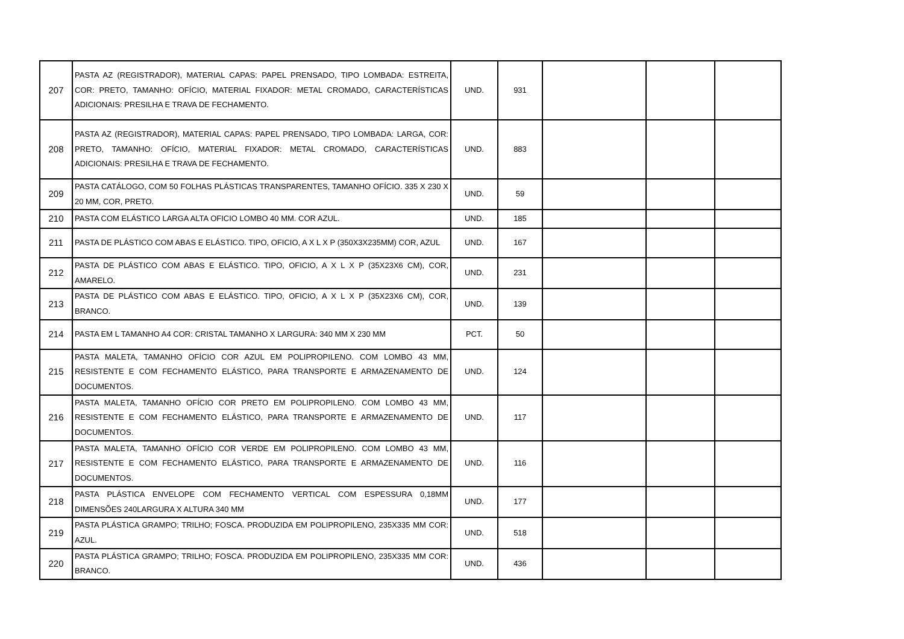| 207 | PASTA AZ (REGISTRADOR), MATERIAL CAPAS: PAPEL PRENSADO, TIPO LOMBADA: ESTREITA, COR: PRETO, TAMANHO: OFÍCIO, MATERIAL FIXADOR: METAL CROMADO, CARACTERÍSTICAS ADICIONAIS: PRESILHA E TRAVA DE FECHAMENTO. | UND. | 931 | | | |
| 208 | PASTA AZ (REGISTRADOR), MATERIAL CAPAS: PAPEL PRENSADO, TIPO LOMBADA: LARGA, COR: PRETO, TAMANHO: OFÍCIO, MATERIAL FIXADOR: METAL CROMADO, CARACTERÍSTICAS ADICIONAIS: PRESILHA E TRAVA DE FECHAMENTO. | UND. | 883 | | | |
| 209 | PASTA CATÁLOGO, COM 50 FOLHAS PLÁSTICAS TRANSPARENTES, TAMANHO OFÍCIO. 335 X 230 X 20 MM, COR, PRETO. | UND. | 59 | | | |
| 210 | PASTA COM ELÁSTICO LARGA ALTA OFICIO LOMBO 40 MM. COR AZUL. | UND. | 185 | | | |
| 211 | PASTA DE PLÁSTICO COM ABAS E ELÁSTICO. TIPO, OFICIO, A X L X P (350X3X235MM) COR, AZUL | UND. | 167 | | | |
| 212 | PASTA DE PLÁSTICO COM ABAS E ELÁSTICO. TIPO, OFICIO, A X L X P (35X23X6 CM), COR, AMARELO. | UND. | 231 | | | |
| 213 | PASTA DE PLÁSTICO COM ABAS E ELÁSTICO. TIPO, OFICIO, A X L X P (35X23X6 CM), COR, BRANCO. | UND. | 139 | | | |
| 214 | PASTA EM L TAMANHO A4 COR: CRISTAL TAMANHO X LARGURA: 340 MM X 230 MM | PCT. | 50 | | | |
| 215 | PASTA MALETA, TAMANHO OFÍCIO COR AZUL EM POLIPROPILENO. COM LOMBO 43 MM, RESISTENTE E COM FECHAMENTO ELÁSTICO, PARA TRANSPORTE E ARMAZENAMENTO DE DOCUMENTOS. | UND. | 124 | | | |
| 216 | PASTA MALETA, TAMANHO OFÍCIO COR PRETO EM POLIPROPILENO. COM LOMBO 43 MM, RESISTENTE E COM FECHAMENTO ELÁSTICO, PARA TRANSPORTE E ARMAZENAMENTO DE DOCUMENTOS. | UND. | 117 | | | |
| 217 | PASTA MALETA, TAMANHO OFÍCIO COR VERDE EM POLIPROPILENO. COM LOMBO 43 MM, RESISTENTE E COM FECHAMENTO ELÁSTICO, PARA TRANSPORTE E ARMAZENAMENTO DE DOCUMENTOS. | UND. | 116 | | | |
| 218 | PASTA PLÁSTICA ENVELOPE COM FECHAMENTO VERTICAL COM ESPESSURA 0,18MM DIMENSÕES 240LARGURA X ALTURA 340 MM | UND. | 177 | | | |
| 219 | PASTA PLÁSTICA GRAMPO; TRILHO; FOSCA. PRODUZIDA EM POLIPROPILENO, 235X335 MM COR: AZUL. | UND. | 518 | | | |
| 220 | PASTA PLÁSTICA GRAMPO; TRILHO; FOSCA. PRODUZIDA EM POLIPROPILENO, 235X335 MM COR: BRANCO. | UND. | 436 | | | |